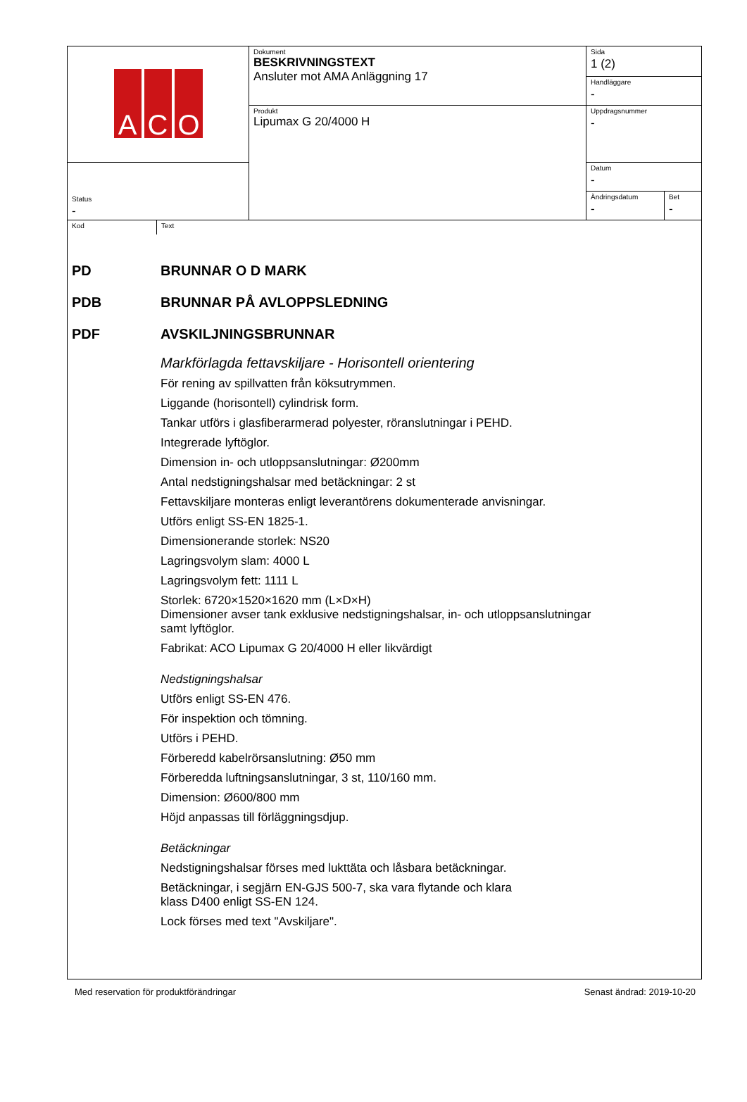| A C O | Dokument BESKRIVNINGSTEXT Ansluter mot AMA Anläggning 17 | Sida 1 (2) | |
| | | Handläggare - | |
| | Produkt Lipumax G 20/4000 H | Uppdragsnummer - | |
| Status - | | Datum - | |
| | | Ändringsdatum - | Bet - |
Kod Text
PD BRUNNAR O D MARK
PDB BRUNNAR PÅ AVLOPPSLEDNING
PDF AVSKILJNINGSBRUNNAR
Markförlagda fettavskiljare - Horisontell orientering
För rening av spillvatten från köksutrymmen.
Liggande (horisontell) cylindrisk form.
Tankar utförs i glasfiberarmerad polyester, röranslutningar i PEHD.
Integrerade lyftöglor.
Dimension in- och utloppsanslutningar: Ø200mm
Antal nedstigningshalsar med betäckningar: 2 st
Fettavskiljare monteras enligt leverantörens dokumenterade anvisningar.
Utförs enligt SS-EN 1825-1.
Dimensionerande storlek: NS20
Lagringsvolym slam: 4000 L
Lagringsvolym fett: 1111 L
Storlek: 6720×1520×1620 mm (L×D×H)
Dimensioner avser tank exklusive nedstigningshalsar, in- och utloppsanslutningar
samt lyftöglor.
Fabrikat: ACO Lipumax G 20/4000 H eller likvärdigt
Nedstigningshalsar
Utförs enligt SS-EN 476.
För inspektion och tömning.
Utförs i PEHD.
Förberedd kabelrörsanslutning: Ø50 mm
Förberedda luftningsanslutningar, 3 st, 110/160 mm.
Dimension: Ø600/800 mm
Höjd anpassas till förläggningsdjup.
Betäckningar
Nedstigningshalsar förses med lukttäta och låsbara betäckningar.
Betäckningar, i segjärn EN-GJS 500-7, ska vara flytande och klara
klass D400 enligt SS-EN 124.
Lock förses med text "Avskiljare".
Med reservation för produktförändringar Senast ändrad: 2019-10-20